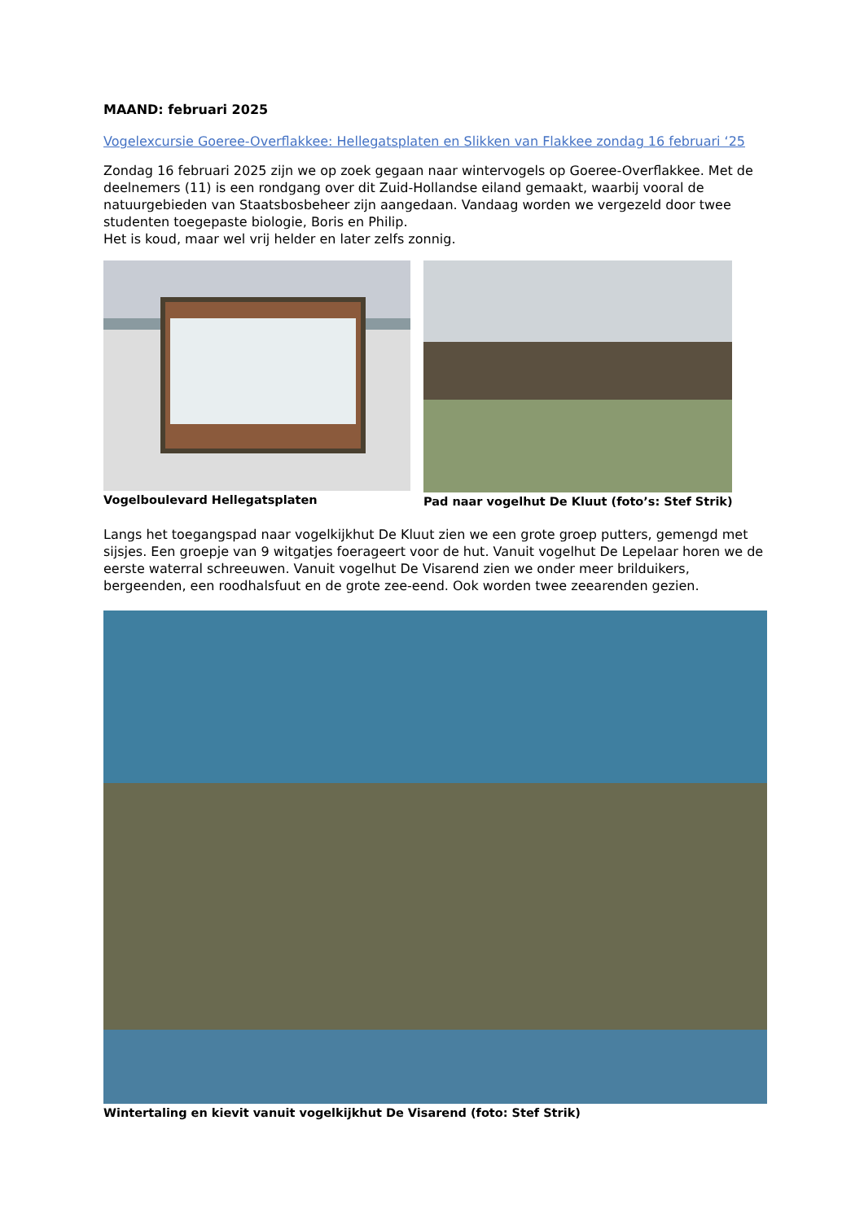MAAND: februari 2025
Vogelexcursie Goeree-Overflakkee: Hellegatsplaten en Slikken van Flakkee zondag 16 februari ‘25
Zondag 16 februari 2025 zijn we op zoek gegaan naar wintervogels op Goeree-Overflakkee. Met de deelnemers (11) is een rondgang over dit Zuid-Hollandse eiland gemaakt, waarbij vooral de natuurgebieden van Staatsbosbeheer zijn aangedaan. Vandaag worden we vergezeld door twee studenten toegepaste biologie, Boris en Philip.
Het is koud, maar wel vrij helder en later zelfs zonnig.
Vogelboulevard Hellegatsplaten Pad naar vogelhut De Kluut (foto’s: Stef Strik)
Langs het toegangspad naar vogelkijkhut De Kluut zien we een grote groep putters, gemengd met sijsjes. Een groepje van 9 witgatjes foerageert voor de hut. Vanuit vogelhut De Lepelaar horen we de eerste waterral schreeuwen. Vanuit vogelhut De Visarend zien we onder meer brilduikers, bergeenden, een roodhalsfuut en de grote zee-eend. Ook worden twee zeearenden gezien.
Wintertaling en kievit vanuit vogelkijkhut De Visarend (foto: Stef Strik)